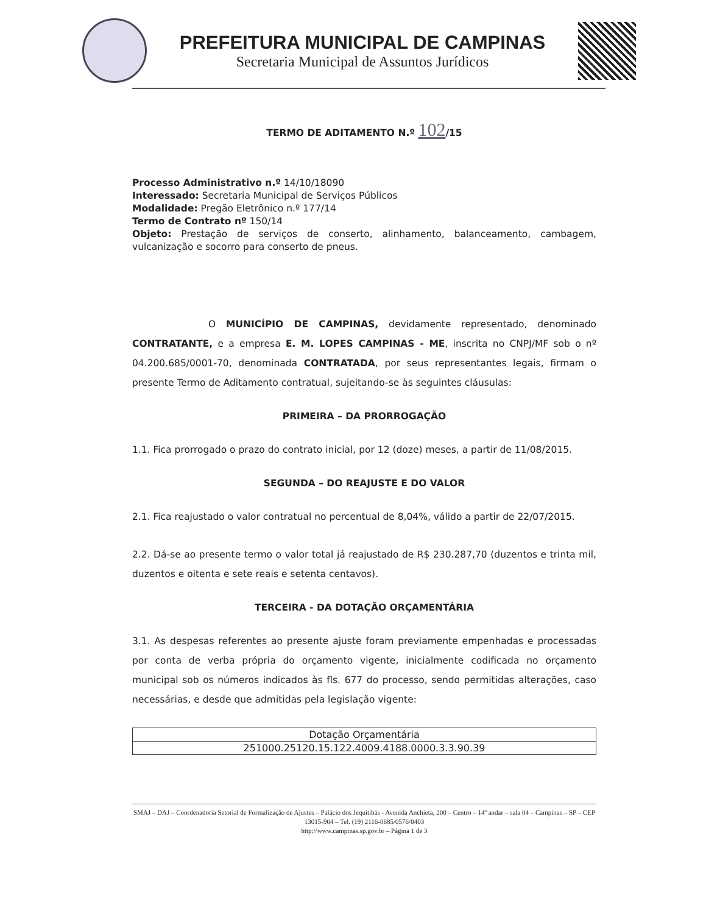PREFEITURA MUNICIPAL DE CAMPINAS
Secretaria Municipal de Assuntos Jurídicos
TERMO DE ADITAMENTO N.º 102/15
Processo Administrativo n.º 14/10/18090
Interessado: Secretaria Municipal de Serviços Públicos
Modalidade: Pregão Eletrônico n.º 177/14
Termo de Contrato nº 150/14
Objeto: Prestação de serviços de conserto, alinhamento, balanceamento, cambagem, vulcanização e socorro para conserto de pneus.
O MUNICÍPIO DE CAMPINAS, devidamente representado, denominado CONTRATANTE, e a empresa E. M. LOPES CAMPINAS - ME, inscrita no CNPJ/MF sob o nº 04.200.685/0001-70, denominada CONTRATADA, por seus representantes legais, firmam o presente Termo de Aditamento contratual, sujeitando-se às seguintes cláusulas:
PRIMEIRA – DA PRORROGAÇÃO
1.1. Fica prorrogado o prazo do contrato inicial, por 12 (doze) meses, a partir de 11/08/2015.
SEGUNDA – DO REAJUSTE E DO VALOR
2.1. Fica reajustado o valor contratual no percentual de 8,04%, válido a partir de 22/07/2015.
2.2. Dá-se ao presente termo o valor total já reajustado de R$ 230.287,70 (duzentos e trinta mil, duzentos e oitenta e sete reais e setenta centavos).
TERCEIRA - DA DOTAÇÃO ORÇAMENTÁRIA
3.1. As despesas referentes ao presente ajuste foram previamente empenhadas e processadas por conta de verba própria do orçamento vigente, inicialmente codificada no orçamento municipal sob os números indicados às fls. 677 do processo, sendo permitidas alterações, caso necessárias, e desde que admitidas pela legislação vigente:
| Dotação Orçamentária |
| 251000.25120.15.122.4009.4188.0000.3.3.90.39 |
SMAJ – DAJ – Coordenadoria Setorial de Formalização de Ajustes – Palácio dos Jequitibás - Avenida Anchieta, 200 – Centro – 14º andar – sala 04 – Campinas – SP – CEP 13015-904 – Tel. (19) 2116-0685/0576/0403
http://www.campinas.sp.gov.br – Página 1 de 3